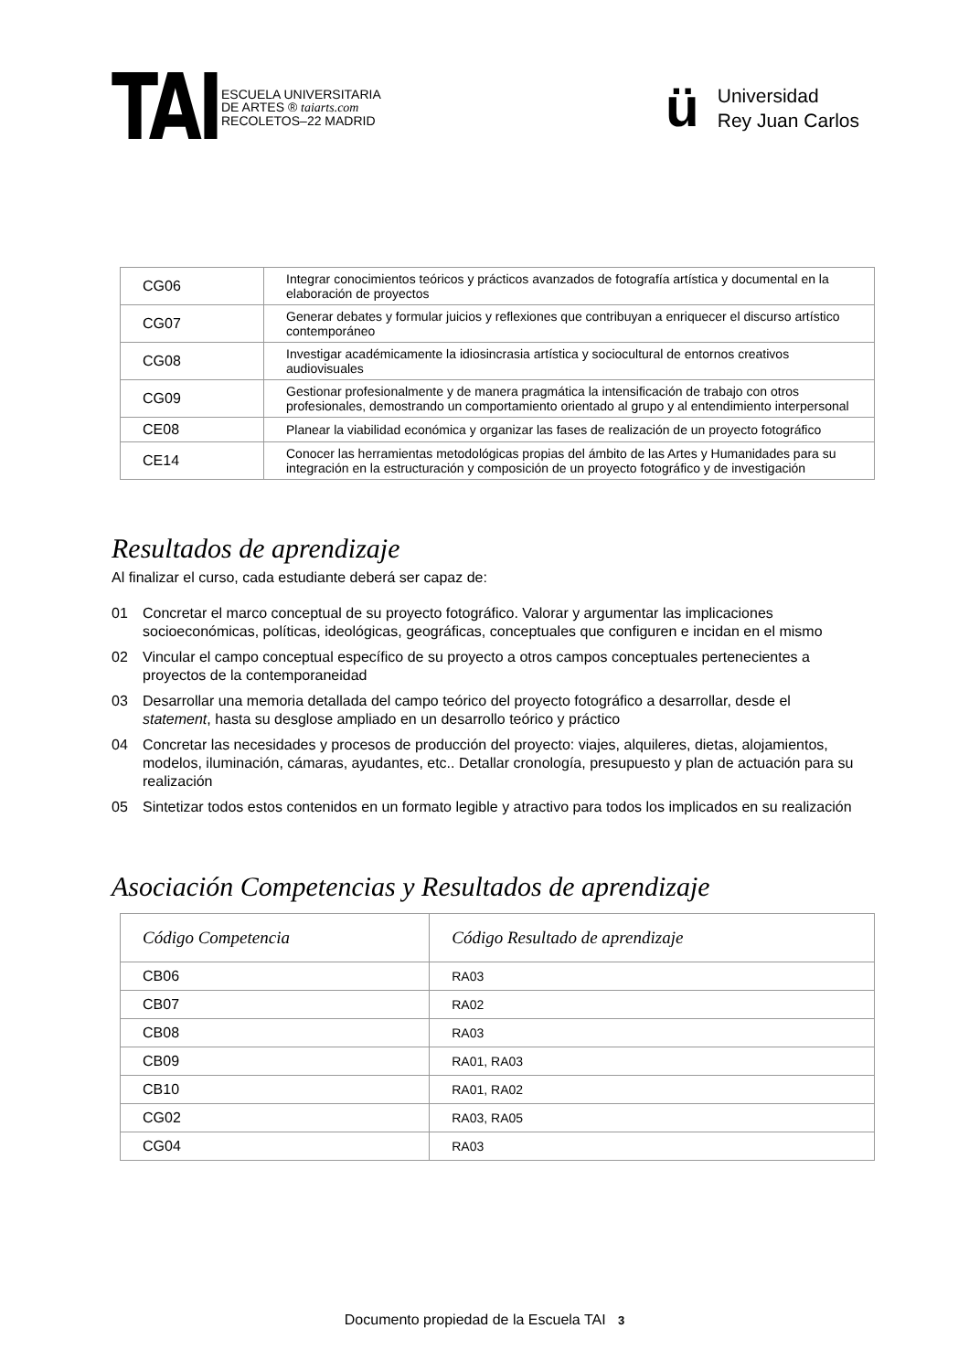TAI
ESCUELA UNIVERSITARIA
DE ARTES ® taiarts.com
RECOLETOS–22 MADRID
ü
Universidad
Rey Juan Carlos
| CG06 | Integrar conocimientos teóricos y prácticos avanzados de fotografía artística y documental en la elaboración de proyectos |
| CG07 | Generar debates y formular juicios y reflexiones que contribuyan a enriquecer el discurso artístico contemporáneo |
| CG08 | Investigar académicamente la idiosincrasia artística y sociocultural de entornos creativos audiovisuales |
| CG09 | Gestionar profesionalmente y de manera pragmática la intensificación de trabajo con otros profesionales, demostrando un comportamiento orientado al grupo y al entendimiento interpersonal |
| CE08 | Planear la viabilidad económica y organizar las fases de realización de un proyecto fotográfico |
| CE14 | Conocer las herramientas metodológicas propias del ámbito de las Artes y Humanidades para su integración en la estructuración y composición de un proyecto fotográfico y de investigación |
Resultados de aprendizaje
Al finalizar el curso, cada estudiante deberá ser capaz de:
01 Concretar el marco conceptual de su proyecto fotográfico. Valorar y argumentar las implicaciones socioeconómicas, políticas, ideológicas, geográficas, conceptuales que configuren e incidan en el mismo
02 Vincular el campo conceptual específico de su proyecto a otros campos conceptuales pertenecientes a proyectos de la contemporaneidad
03 Desarrollar una memoria detallada del campo teórico del proyecto fotográfico a desarrollar, desde el statement, hasta su desglose ampliado en un desarrollo teórico y práctico
04 Concretar las necesidades y procesos de producción del proyecto: viajes, alquileres, dietas, alojamientos, modelos, iluminación, cámaras, ayudantes, etc.. Detallar cronología, presupuesto y plan de actuación para su realización
05 Sintetizar todos estos contenidos en un formato legible y atractivo para todos los implicados en su realización
Asociación Competencias y Resultados de aprendizaje
| Código Competencia | Código Resultado de aprendizaje |
| --- | --- |
| CB06 | RA03 |
| CB07 | RA02 |
| CB08 | RA03 |
| CB09 | RA01, RA03 |
| CB10 | RA01, RA02 |
| CG02 | RA03, RA05 |
| CG04 | RA03 |
Documento propiedad de la Escuela TAI 3